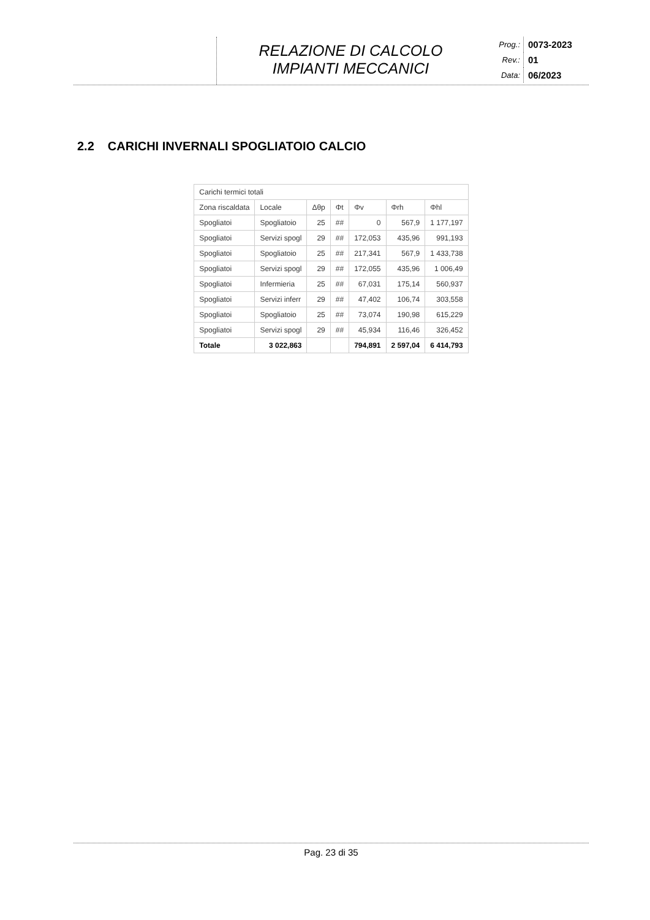RELAZIONE DI CALCOLO
IMPIANTI MECCANICI
Prog.: 0073-2023
Rev.: 01
Data: 06/2023
2.2 CARICHI INVERNALI SPOGLIATOIO CALCIO
| Carichi termici totali | | | | | | |
| Zona riscaldata | Locale | Δθp | Φt | Φv | Φrh | Φhl |
| Spogliatoi | Spogliatoio | 25 | ## | 0 | 567,9 | 1 177,197 |
| Spogliatoi | Servizi spogl | 29 | ## | 172,053 | 435,96 | 991,193 |
| Spogliatoi | Spogliatoio | 25 | ## | 217,341 | 567,9 | 1 433,738 |
| Spogliatoi | Servizi spogl | 29 | ## | 172,055 | 435,96 | 1 006,49 |
| Spogliatoi | Infermieria | 25 | ## | 67,031 | 175,14 | 560,937 |
| Spogliatoi | Servizi inferr | 29 | ## | 47,402 | 106,74 | 303,558 |
| Spogliatoi | Spogliatoio | 25 | ## | 73,074 | 190,98 | 615,229 |
| Spogliatoi | Servizi spogl | 29 | ## | 45,934 | 116,46 | 326,452 |
| Totale | 3 022,863 | | | 794,891 | 2 597,04 | 6 414,793 |
Pag. 23 di 35